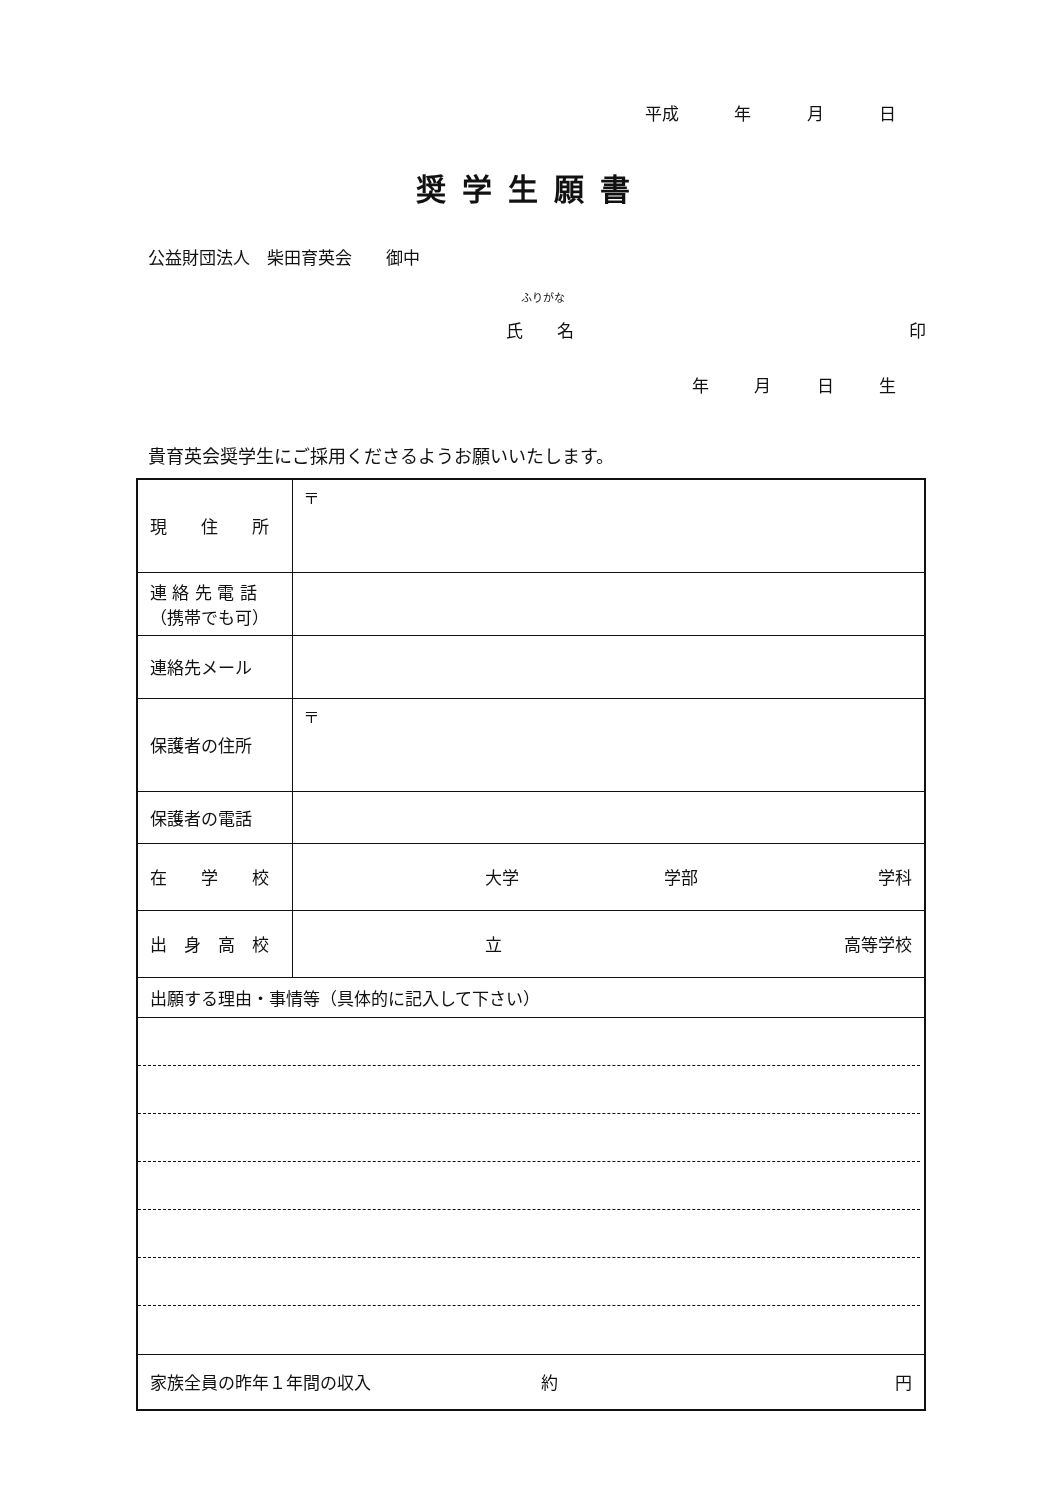平成 年 月 日
奨学生願書
公益財団法人　柴田育英会　　御中
ふりがな
氏　　名 印
年 月 日 生
貴育英会奨学生にご採用くださるようお願いいたします。
| 現 住 所 | 〒 |
| 連 絡 先 電 話 （携帯でも可） | |
| 連絡先メール | |
| 保護者の住所 | 〒 |
| 保護者の電話 | |
| 在 学 校 | 大学 学部 学科 |
| 出 身 高 校 | 立 高等学校 |
| 出願する理由・事情等（具体的に記入して下さい） | |
| 家族全員の昨年１年間の収入 約 円 | |